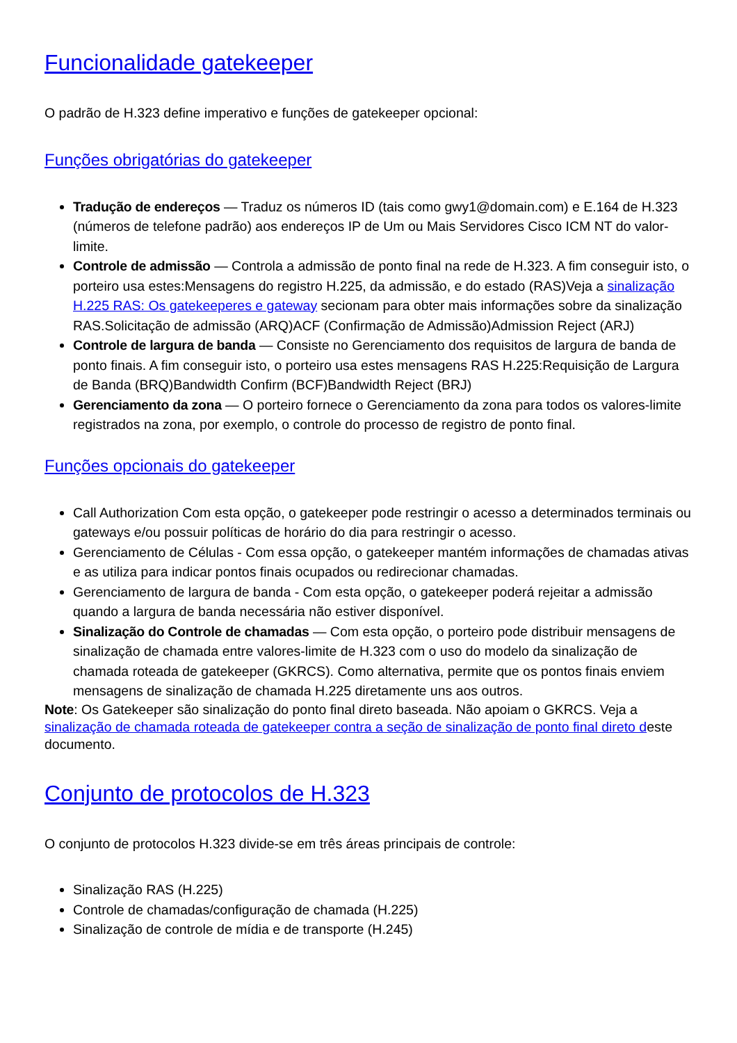Funcionalidade gatekeeper
O padrão de H.323 define imperativo e funções de gatekeeper opcional:
Funções obrigatórias do gatekeeper
Tradução de endereços — Traduz os números ID (tais como gwy1@domain.com) e E.164 de H.323 (números de telefone padrão) aos endereços IP de Um ou Mais Servidores Cisco ICM NT do valor-limite.
Controle de admissão — Controla a admissão de ponto final na rede de H.323. A fim conseguir isto, o porteiro usa estes:Mensagens do registro H.225, da admissão, e do estado (RAS)Veja a sinalização H.225 RAS: Os gatekeeperes e gateway secionam para obter mais informações sobre da sinalização RAS.Solicitação de admissão (ARQ)ACF (Confirmação de Admissão)Admission Reject (ARJ)
Controle de largura de banda — Consiste no Gerenciamento dos requisitos de largura de banda de ponto finais. A fim conseguir isto, o porteiro usa estes mensagens RAS H.225:Requisição de Largura de Banda (BRQ)Bandwidth Confirm (BCF)Bandwidth Reject (BRJ)
Gerenciamento da zona — O porteiro fornece o Gerenciamento da zona para todos os valores-limite registrados na zona, por exemplo, o controle do processo de registro de ponto final.
Funções opcionais do gatekeeper
Call Authorization Com esta opção, o gatekeeper pode restringir o acesso a determinados terminais ou gateways e/ou possuir políticas de horário do dia para restringir o acesso.
Gerenciamento de Células - Com essa opção, o gatekeeper mantém informações de chamadas ativas e as utiliza para indicar pontos finais ocupados ou redirecionar chamadas.
Gerenciamento de largura de banda - Com esta opção, o gatekeeper poderá rejeitar a admissão quando a largura de banda necessária não estiver disponível.
Sinalização do Controle de chamadas — Com esta opção, o porteiro pode distribuir mensagens de sinalização de chamada entre valores-limite de H.323 com o uso do modelo da sinalização de chamada roteada de gatekeeper (GKRCS). Como alternativa, permite que os pontos finais enviem mensagens de sinalização de chamada H.225 diretamente uns aos outros.
Note: Os Gatekeeper são sinalização do ponto final direto baseada. Não apoiam o GKRCS. Veja a sinalização de chamada roteada de gatekeeper contra a seção de sinalização de ponto final direto deste documento.
Conjunto de protocolos de H.323
O conjunto de protocolos H.323 divide-se em três áreas principais de controle:
Sinalização RAS (H.225)
Controle de chamadas/configuração de chamada (H.225)
Sinalização de controle de mídia e de transporte (H.245)